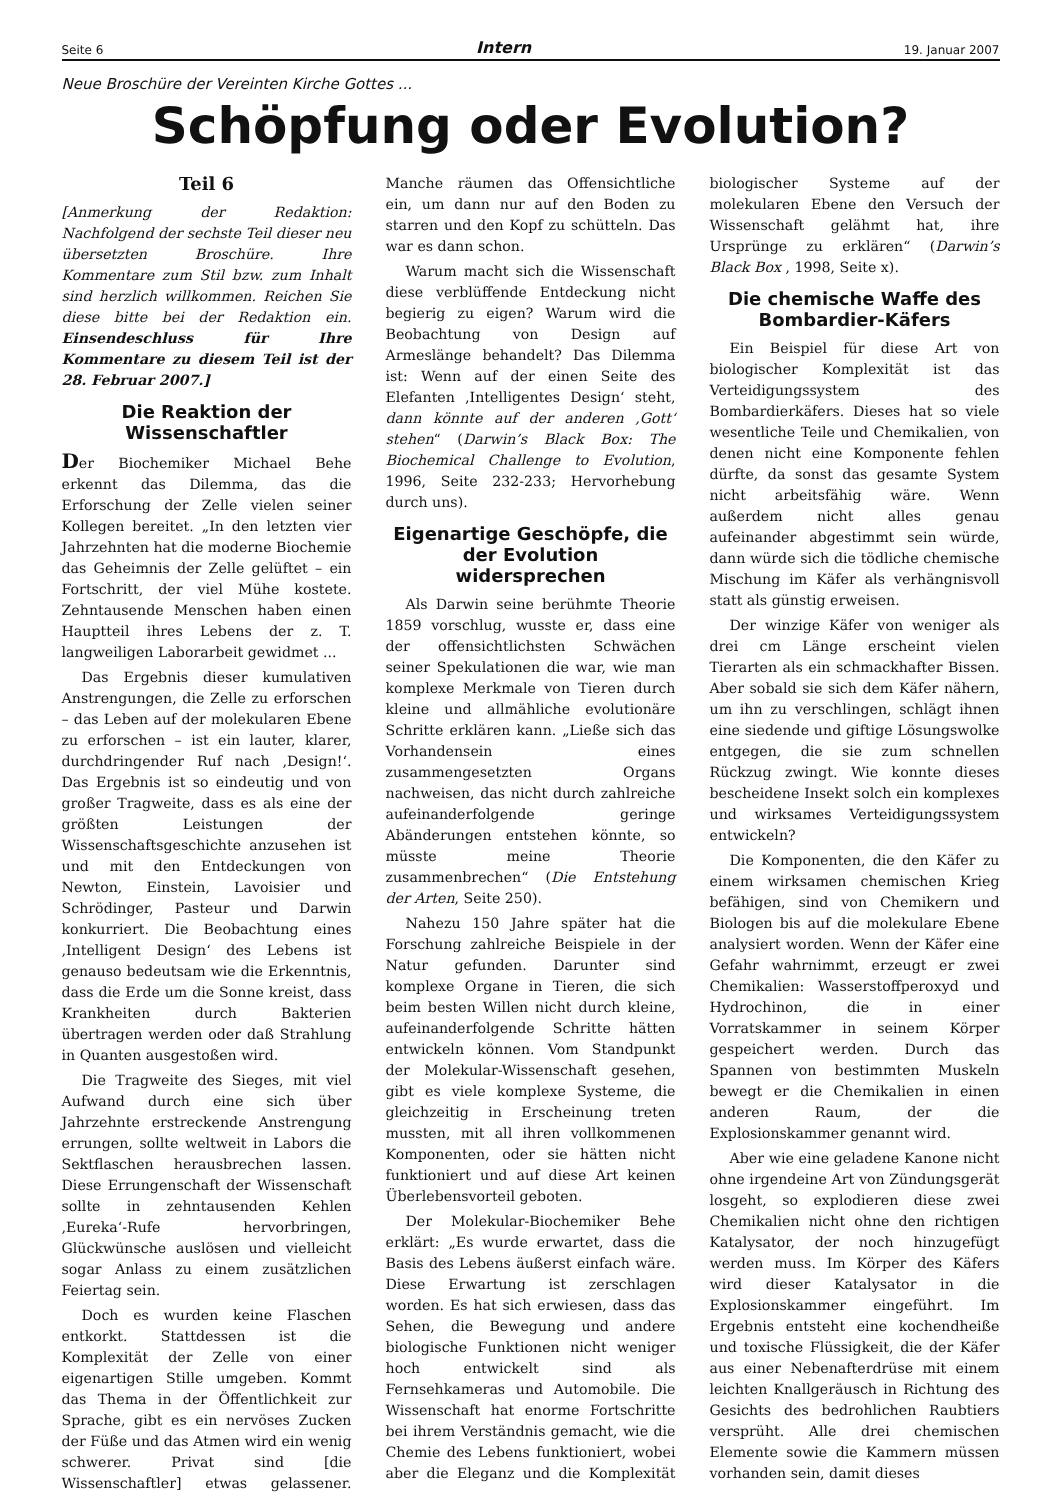Seite 6 Intern 19. Januar 2007
Neue Broschüre der Vereinten Kirche Gottes ...
Schöpfung oder Evolution?
Teil 6
[Anmerkung der Redaktion: Nachfolgend der sechste Teil dieser neu übersetzten Broschüre. Ihre Kommentare zum Stil bzw. zum Inhalt sind herzlich willkommen. Reichen Sie diese bitte bei der Redaktion ein. Einsendeschluss für Ihre Kommentare zu diesem Teil ist der 28. Februar 2007.]
Die Reaktion der Wissenschaftler
Der Biochemiker Michael Behe erkennt das Dilemma, das die Erforschung der Zelle vielen seiner Kollegen bereitet. „In den letzten vier Jahrzehnten hat die moderne Biochemie das Geheimnis der Zelle gelüftet – ein Fortschritt, der viel Mühe kostete. Zehntausende Menschen haben einen Hauptteil ihres Lebens der z. T. langweiligen Laborarbeit gewidmet ...
Das Ergebnis dieser kumulativen Anstrengungen, die Zelle zu erforschen – das Leben auf der molekularen Ebene zu erforschen – ist ein lauter, klarer, durchdringender Ruf nach ‚Design!‘. Das Ergebnis ist so eindeutig und von großer Tragweite, dass es als eine der größten Leistungen der Wissenschaftsgeschichte anzusehen ist und mit den Entdeckungen von Newton, Einstein, Lavoisier und Schrödinger, Pasteur und Darwin konkurriert. Die Beobachtung eines ‚Intelligent Design‘ des Lebens ist genauso bedeutsam wie die Erkenntnis, dass die Erde um die Sonne kreist, dass Krankheiten durch Bakterien übertragen werden oder daß Strahlung in Quanten ausgestoßen wird.
Die Tragweite des Sieges, mit viel Aufwand durch eine sich über Jahrzehnte erstreckende Anstrengung errungen, sollte weltweit in Labors die Sektflaschen herausbrechen lassen. Diese Errungenschaft der Wissenschaft sollte in zehntausenden Kehlen ‚Eureka‘-Rufe hervorbringen, Glückwünsche auslösen und vielleicht sogar Anlass zu einem zusätzlichen Feiertag sein.
Doch es wurden keine Flaschen entkorkt. Stattdessen ist die Komplexität der Zelle von einer eigenartigen Stille umgeben. Kommt das Thema in der Öffentlichkeit zur Sprache, gibt es ein nervöses Zucken der Füße und das Atmen wird ein wenig schwerer. Privat sind [die Wissenschaftler] etwas gelassener. Manche räumen das Offensichtliche ein, um dann nur auf den Boden zu starren und den Kopf zu schütteln. Das war es dann schon.
Warum macht sich die Wissenschaft diese verblüffende Entdeckung nicht begierig zu eigen? Warum wird die Beobachtung von Design auf Armeslänge behandelt? Das Dilemma ist: Wenn auf der einen Seite des Elefanten ‚Intelligentes Design‘ steht, dann könnte auf der anderen ‚Gott‘ stehen“ (Darwin’s Black Box: The Biochemical Challenge to Evolution, 1996, Seite 232-233; Hervorhebung durch uns).
Eigenartige Geschöpfe, die der Evolution widersprechen
Als Darwin seine berühmte Theorie 1859 vorschlug, wusste er, dass eine der offensichtlichsten Schwächen seiner Spekulationen die war, wie man komplexe Merkmale von Tieren durch kleine und allmähliche evolutionäre Schritte erklären kann. „Ließe sich das Vorhandensein eines zusammengesetzten Organs nachweisen, das nicht durch zahlreiche aufeinanderfolgende geringe Abänderungen entstehen könnte, so müsste meine Theorie zusammenbrechen“ (Die Entstehung der Arten, Seite 250).
Nahezu 150 Jahre später hat die Forschung zahlreiche Beispiele in der Natur gefunden. Darunter sind komplexe Organe in Tieren, die sich beim besten Willen nicht durch kleine, aufeinanderfolgende Schritte hätten entwickeln können. Vom Standpunkt der Molekular-Wissenschaft gesehen, gibt es viele komplexe Systeme, die gleichzeitig in Erscheinung treten mussten, mit all ihren vollkommenen Komponenten, oder sie hätten nicht funktioniert und auf diese Art keinen Überlebensvorteil geboten.
Der Molekular-Biochemiker Behe erklärt: „Es wurde erwartet, dass die Basis des Lebens äußerst einfach wäre. Diese Erwartung ist zerschlagen worden. Es hat sich erwiesen, dass das Sehen, die Bewegung und andere biologische Funktionen nicht weniger hoch entwickelt sind als Fernsehkameras und Automobile. Die Wissenschaft hat enorme Fortschritte bei ihrem Verständnis gemacht, wie die Chemie des Lebens funktioniert, wobei aber die Eleganz und die Komplexität biologischer Systeme auf der molekularen Ebene den Versuch der Wissenschaft gelähmt hat, ihre Ursprünge zu erklären“ (Darwin’s Black Box , 1998, Seite x).
Die chemische Waffe des Bombardier-Käfers
Ein Beispiel für diese Art von biologischer Komplexität ist das Verteidigungssystem des Bombardierkäfers. Dieses hat so viele wesentliche Teile und Chemikalien, von denen nicht eine Komponente fehlen dürfte, da sonst das gesamte System nicht arbeitsfähig wäre. Wenn außerdem nicht alles genau aufeinander abgestimmt sein würde, dann würde sich die tödliche chemische Mischung im Käfer als verhängnisvoll statt als günstig erweisen.
Der winzige Käfer von weniger als drei cm Länge erscheint vielen Tierarten als ein schmackhafter Bissen. Aber sobald sie sich dem Käfer nähern, um ihn zu verschlingen, schlägt ihnen eine siedende und giftige Lösungswolke entgegen, die sie zum schnellen Rückzug zwingt. Wie konnte dieses bescheidene Insekt solch ein komplexes und wirksames Verteidigungssystem entwickeln?
Die Komponenten, die den Käfer zu einem wirksamen chemischen Krieg befähigen, sind von Chemikern und Biologen bis auf die molekulare Ebene analysiert worden. Wenn der Käfer eine Gefahr wahrnimmt, erzeugt er zwei Chemikalien: Wasserstoffperoxyd und Hydrochinon, die in einer Vorratskammer in seinem Körper gespeichert werden. Durch das Spannen von bestimmten Muskeln bewegt er die Chemikalien in einen anderen Raum, der die Explosionskammer genannt wird.
Aber wie eine geladene Kanone nicht ohne irgendeine Art von Zündungsgerät losgeht, so explodieren diese zwei Chemikalien nicht ohne den richtigen Katalysator, der noch hinzugefügt werden muss. Im Körper des Käfers wird dieser Katalysator in die Explosionskammer eingeführt. Im Ergebnis entsteht eine kochendheiße und toxische Flüssigkeit, die der Käfer aus einer Nebenafterdrüse mit einem leichten Knallgeräusch in Richtung des Gesichts des bedrohlichen Raubtiers versprüht. Alle drei chemischen Elemente sowie die Kammern müssen vorhanden sein, damit dieses